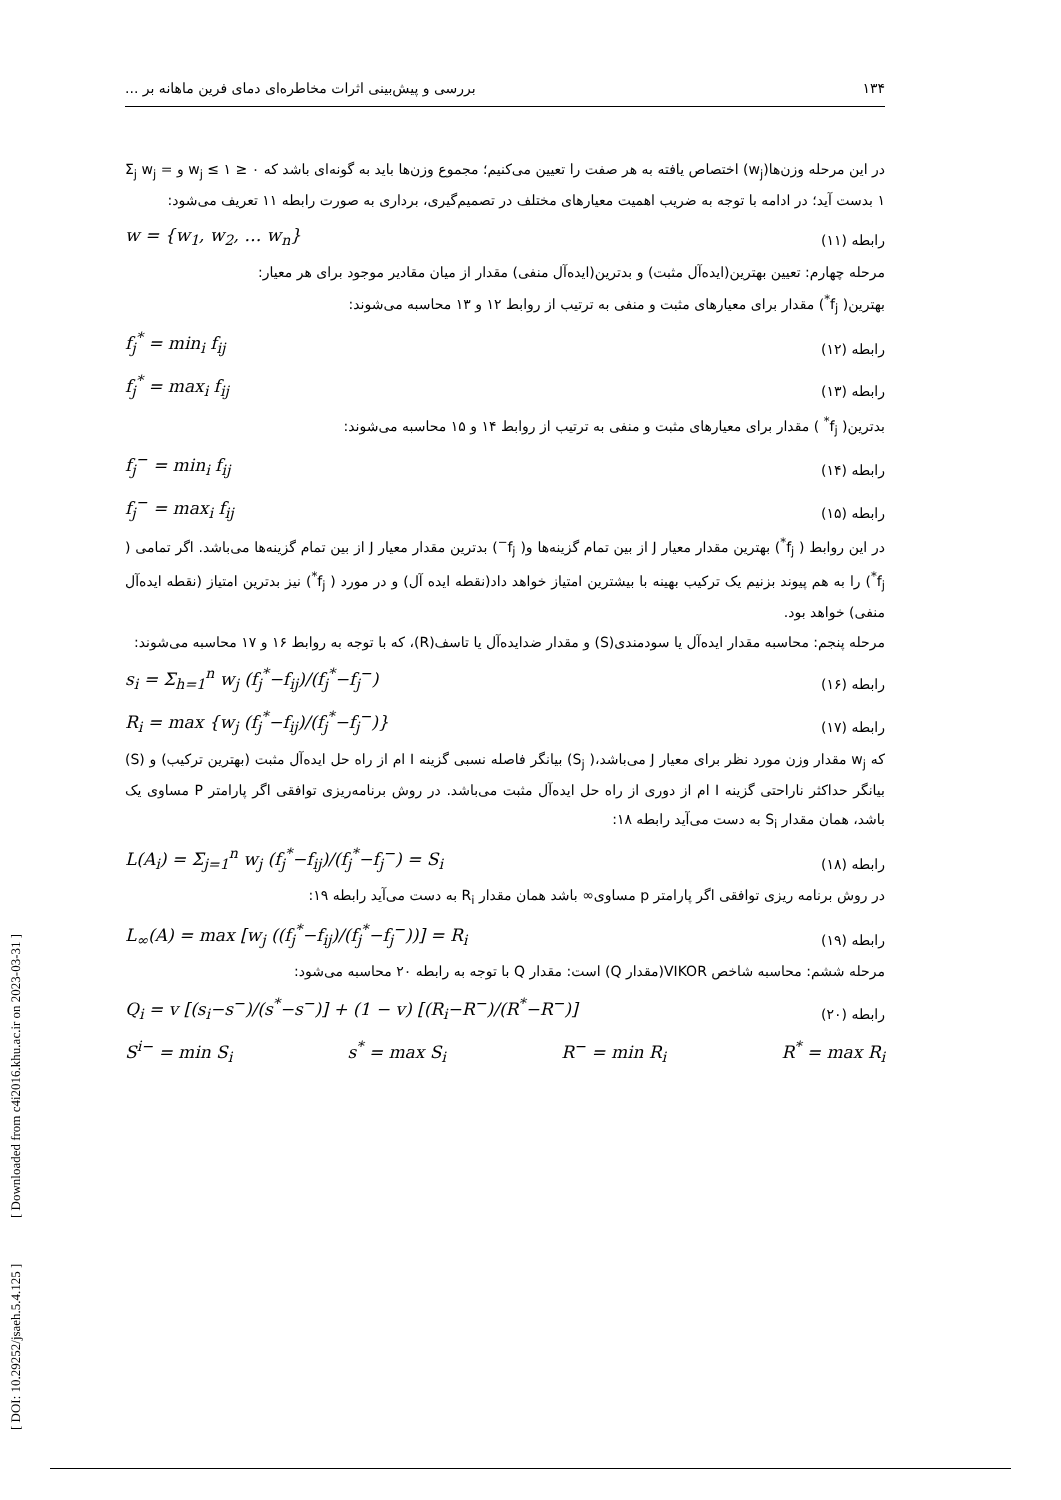۱۳۴ بررسی و پیش‌بینی اثرات مخاطره‌ای دمای فرین ماهانه بر ...
در این مرحله وزن‌ها(w<sub>j</sub>) اختصاص یافته به هر صفت را تعیین می‌کنیم؛ مجموع وزن‌ها باید به گونه‌ای باشد که ۰ ≤ w<sub>j</sub> ≤ ۱ و Σ<sub>j</sub> w<sub>j</sub> = ۱ بدست آید؛ در ادامه با توجه به ضریب اهمیت معیارهای مختلف در تصمیم‌گیری، برداری به صورت رابطه ۱۱ تعریف می‌شود:
رابطه (۱۱) w = {w<sub>1</sub>, w<sub>2</sub>, … w<sub>n</sub>}
مرحله چهارم: تعیین بهترین(ایده‌آل مثبت) و بدترین(ایده‌آل منفی) مقدار از میان مقادیر موجود برای هر معیار:
بهترین( f<sub>j</sub><sup>*</sup>) مقدار برای معیارهای مثبت و منفی به ترتیب از روابط ۱۲ و ۱۳ محاسبه می‌شوند:
رابطه (۱۲) f<sub>j</sub><sup>*</sup> = min<sub>i</sub> f<sub>ij</sub>
رابطه (۱۳) f<sub>j</sub><sup>*</sup> = max<sub>i</sub> f<sub>ij</sub>
بدترین( f<sub>j</sub><sup>*</sup> ) مقدار برای معیارهای مثبت و منفی به ترتیب از روابط ۱۴ و ۱۵ محاسبه می‌شوند:
رابطه (۱۴) f<sub>j</sub><sup>−</sup> = min<sub>i</sub> f<sub>ij</sub>
رابطه (۱۵) f<sub>j</sub><sup>−</sup> = max<sub>i</sub> f<sub>ij</sub>
در این روابط ( f<sub>j</sub><sup>*</sup>) بهترین مقدار معیار J از بین تمام گزینه‌ها و( f<sub>j</sub><sup>−</sup>) بدترین مقدار معیار J از بین تمام گزینه‌ها می‌باشد. اگر تمامی ( f<sub>j</sub><sup>*</sup>) را به هم پیوند بزنیم یک ترکیب بهینه با بیشترین امتیاز خواهد داد(نقطه ایده آل) و در مورد ( f<sub>j</sub><sup>*</sup>) نیز بدترین امتیاز (نقطه ایده‌آل منفی) خواهد بود.
مرحله پنجم: محاسبه مقدار ایده‌آل یا سودمندی(S) و مقدار ضدایده‌آل یا تاسف(R)، که با توجه به روابط ۱۶ و ۱۷ محاسبه می‌شوند:
رابطه (۱۶) s<sub>i</sub> = Σ<sub>h=1</sub><sup>n</sup> w<sub>j</sub> (f<sub>j</sub><sup>*</sup>−f<sub>ij</sub>)/(f<sub>j</sub><sup>*</sup>−f<sub>j</sub><sup>−</sup>)
رابطه (۱۷) R<sub>i</sub> = max {w<sub>j</sub> (f<sub>j</sub><sup>*</sup>−f<sub>ij</sub>)/(f<sub>j</sub><sup>*</sup>−f<sub>j</sub><sup>−</sup>)}
که w<sub>j</sub> مقدار وزن مورد نظر برای معیار J می‌باشد،( S<sub>j</sub>) بیانگر فاصله نسبی گزینه I ام از راه حل ایده‌آل مثبت (بهترین ترکیب) و (S) بیانگر حداکثر ناراحتی گزینه I ام از دوری از راه حل ایده‌آل مثبت می‌باشد. در روش برنامه‌ریزی توافقی اگر پارامتر P مساوی یک باشد، همان مقدار S<sub>i</sub> به دست می‌آید رابطه ۱۸:
رابطه (۱۸) L(A<sub>i</sub>) = Σ<sub>j=1</sub><sup>n</sup> w<sub>j</sub> (f<sub>j</sub><sup>*</sup>−f<sub>ij</sub>)/(f<sub>j</sub><sup>*</sup>−f<sub>j</sub><sup>−</sup>) = S<sub>i</sub>
در روش برنامه ریزی توافقی اگر پارامتر p مساوی∞ باشد همان مقدار R<sub>i</sub> به دست می‌آید رابطه ۱۹:
رابطه (۱۹) L<sub>∞</sub>(A) = max [w<sub>j</sub> ((f<sub>j</sub><sup>*</sup>−f<sub>ij</sub>)/(f<sub>j</sub><sup>*</sup>−f<sub>j</sub><sup>−</sup>))] = R<sub>i</sub>
مرحله ششم: محاسبه شاخص VIKOR(مقدار Q) است: مقدار Q با توجه به رابطه ۲۰ محاسبه می‌شود:
رابطه (۲۰) Q<sub>i</sub> = v [(s<sub>i</sub>−s<sup>−</sup>)/(s<sup>*</sup>−s<sup>−</sup>)] + (1 − v) [(R<sub>i</sub>−R<sup>−</sup>)/(R<sup>*</sup>−R<sup>−</sup>)]
S<sup>i−</sup> = min S<sub>i</sub> s<sup>*</sup> = max S<sub>i</sub> R<sup>−</sup> = min R<sub>i</sub> R<sup>*</sup> = max R<sub>i</sub>
[ DOI: 10.29252/jsaeh.5.4.125 ] [ Downloaded from c4i2016.khu.ac.ir on 2023-03-31 ]